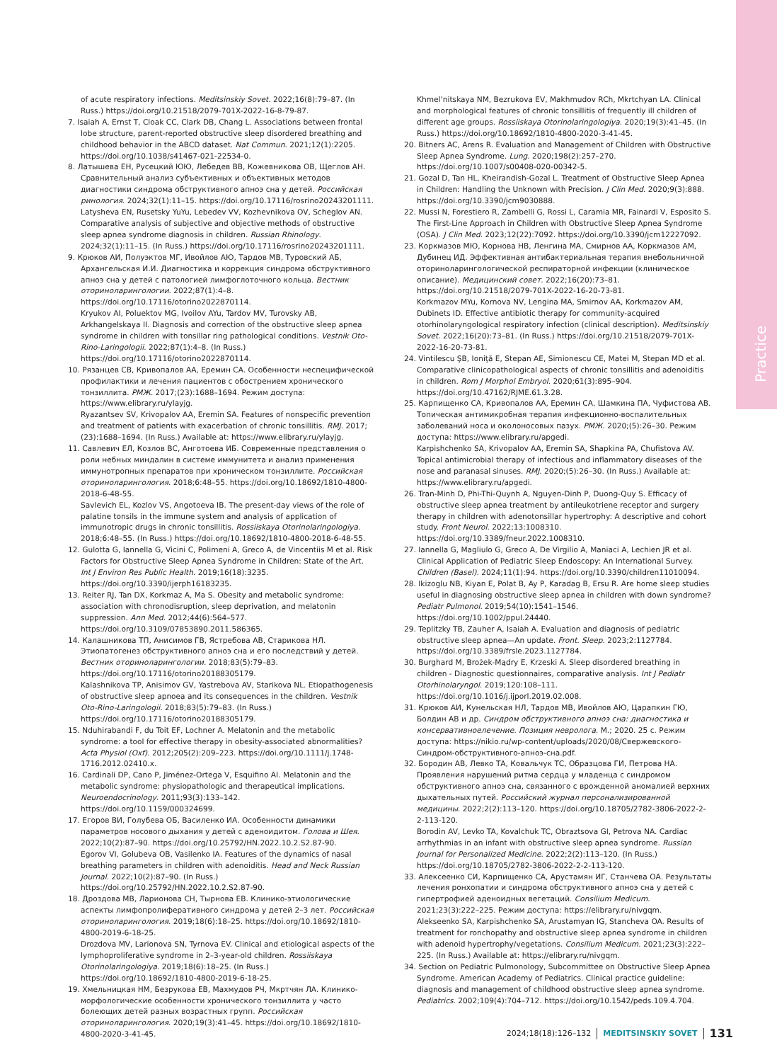Practice
of acute respiratory infections. Meditsinskiy Sovet. 2022;16(8):79–87. (In Russ.) https://doi.org/10.21518/2079-701X-2022-16-8-79-87.
7. Isaiah A, Ernst T, Cloak CC, Clark DB, Chang L. Associations between frontal lobe structure, parent-reported obstructive sleep disordered breathing and childhood behavior in the ABCD dataset. Nat Commun. 2021;12(1):2205. https://doi.org/10.1038/s41467-021-22534-0.
8. Латышева ЕН, Русецкий ЮЮ, Лебедев ВВ, Кожевникова ОВ, Щеглов АН. Сравнительный анализ субъективных и объективных методов диагностики синдрома обструктивного апноэ сна у детей. Российская ринология. 2024;32(1):11–15. https://doi.org/10.17116/rosrino20243201111.
Latysheva EN, Rusetsky YuYu, Lebedev VV, Kozhevnikova OV, Scheglov AN. Comparative analysis of subjective and objective methods of obstructive sleep apnea syndrome diagnosis in children. Russian Rhinology. 2024;32(1):11–15. (In Russ.) https://doi.org/10.17116/rosrino20243201111.
9. Крюков АИ, Полуэктов МГ, Ивойлов АЮ, Тардов МВ, Туровский АБ, Архангельская И.И. Диагностика и коррекция синдрома обструктивного апноэ сна у детей с патологией лимфоглоточного кольца. Вестник оториноларингологии. 2022;87(1):4–8. https://doi.org/10.17116/otorino2022870114.
Kryukov AI, Poluektov MG, Ivoilov AYu, Tardov MV, Turovsky AB, Arkhangelskaya II. Diagnosis and correction of the obstructive sleep apnea syndrome in children with tonsillar ring pathological conditions. Vestnik Oto-Rino-Laringologii. 2022;87(1):4–8. (In Russ.) https://doi.org/10.17116/otorino2022870114.
10. Рязанцев СВ, Кривопалов АА, Еремин СА. Особенности неспецифической профилактики и лечения пациентов с обострением хронического тонзиллита. РМЖ. 2017;(23):1688–1694. Режим доступа: https://www.elibrary.ru/ylayjg.
Ryazantsev SV, Krivopalov AA, Eremin SA. Features of nonspecific prevention and treatment of patients with exacerbation of chronic tonsillitis. RMJ. 2017;(23):1688–1694. (In Russ.) Available at: https://www.elibrary.ru/ylayjg.
11. Савлевич ЕЛ, Козлов ВС, Анготоева ИБ. Современные представления о роли небных миндалин в системе иммунитета и анализ применения иммунотропных препаратов при хроническом тонзиллите. Российская оториноларингология. 2018;6:48–55. https://doi.org/10.18692/1810-4800-2018-6-48-55.
Savlevich EL, Kozlov VS, Angotoeva IB. The present-day views of the role of palatine tonsils in the immune system and analysis of application of immunotropic drugs in chronic tonsillitis. Rossiiskaya Otorinolaringologiya. 2018;6:48–55. (In Russ.) https://doi.org/10.18692/1810-4800-2018-6-48-55.
12. Gulotta G, Iannella G, Vicini C, Polimeni A, Greco A, de Vincentiis M et al. Risk Factors for Obstructive Sleep Apnea Syndrome in Children: State of the Art. Int J Environ Res Public Health. 2019;16(18):3235. https://doi.org/10.3390/ijerph16183235.
13. Reiter RJ, Tan DX, Korkmaz A, Ma S. Obesity and metabolic syndrome: association with chronodisruption, sleep deprivation, and melatonin suppression. Ann Med. 2012;44(6):564–577. https://doi.org/10.3109/07853890.2011.586365.
14. Калашникова ТП, Анисимов ГВ, Ястребова АВ, Старикова НЛ. Этиопатогенез обструктивного апноэ сна и его последствий у детей. Вестник оториноларингологии. 2018;83(5):79–83. https://doi.org/10.17116/otorino20188305179.
Kalashnikova TP, Anisimov GV, Yastrebova AV, Starikova NL. Etiopathogenesis of obstructive sleep apnoea and its consequences in the children. Vestnik Oto-Rino-Laringologii. 2018;83(5):79–83. (In Russ.) https://doi.org/10.17116/otorino20188305179.
15. Nduhirabandi F, du Toit EF, Lochner A. Melatonin and the metabolic syndrome: a tool for effective therapy in obesity-associated abnormalities? Acta Physiol (Oxf). 2012;205(2):209–223. https://doi.org/10.1111/j.1748-1716.2012.02410.x.
16. Cardinali DP, Cano P, Jiménez-Ortega V, Esquifino AI. Melatonin and the metabolic syndrome: physiopathologic and therapeutical implications. Neuroendocrinology. 2011;93(3):133–142. https://doi.org/10.1159/000324699.
17. Егоров ВИ, Голубева ОБ, Василенко ИА. Особенности динамики параметров носового дыхания у детей с аденоидитом. Голова и Шея. 2022;10(2):87–90. https://doi.org/10.25792/HN.2022.10.2.S2.87-90.
Egorov VI, Golubeva OB, Vasilenko IA. Features of the dynamics of nasal breathing parameters in children with adenoiditis. Head and Neck Russian Journal. 2022;10(2):87–90. (In Russ.) https://doi.org/10.25792/HN.2022.10.2.S2.87-90.
18. Дроздова МВ, Ларионова СН, Тырнова ЕВ. Клинико-этиологические аспекты лимфопролиферативного синдрома у детей 2–3 лет. Российская оториноларингология. 2019;18(6):18–25. https://doi.org/10.18692/1810-4800-2019-6-18-25.
Drozdova MV, Larionova SN, Tyrnova EV. Clinical and etiological aspects of the lymphoproliferative syndrome in 2–3-year-old children. Rossiiskaya Otorinolaringologiya. 2019;18(6):18–25. (In Russ.) https://doi.org/10.18692/1810-4800-2019-6-18-25.
19. Хмельницкая НМ, Безрукова ЕВ, Махмудов РЧ, Мкртчян ЛА. Клинико-морфологические особенности хронического тонзиллита у часто болеющих детей разных возрастных групп. Российская оториноларингология. 2020;19(3):41–45. https://doi.org/10.18692/1810-4800-2020-3-41-45.
Khmel’nitskaya NM, Bezrukova EV, Makhmudov RCh, Mkrtchyan LA. Clinical and morphological features of chronic tonsillitis of frequently ill children of different age groups. Rossiiskaya Otorinolaringologiya. 2020;19(3):41–45. (In Russ.) https://doi.org/10.18692/1810-4800-2020-3-41-45.
20. Bitners AC, Arens R. Evaluation and Management of Children with Obstructive Sleep Apnea Syndrome. Lung. 2020;198(2):257–270. https://doi.org/10.1007/s00408-020-00342-5.
21. Gozal D, Tan HL, Kheirandish-Gozal L. Treatment of Obstructive Sleep Apnea in Children: Handling the Unknown with Precision. J Clin Med. 2020;9(3):888. https://doi.org/10.3390/jcm9030888.
22. Mussi N, Forestiero R, Zambelli G, Rossi L, Caramia MR, Fainardi V, Esposito S. The First-Line Approach in Children with Obstructive Sleep Apnea Syndrome (OSA). J Clin Med. 2023;12(22):7092. https://doi.org/10.3390/jcm12227092.
23. Коркмазов МЮ, Корнова НВ, Ленгина МА, Смирнов АА, Коркмазов АМ, Дубинец ИД. Эффективная антибактериальная терапия внебольничной оториноларингологической респираторной инфекции (клиническое описание). Медицинский совет. 2022;16(20):73–81. https://doi.org/10.21518/2079-701X-2022-16-20-73-81.
Korkmazov MYu, Kornova NV, Lengina MA, Smirnov AA, Korkmazov AM, Dubinets ID. Effective antibiotic therapy for community-acquired otorhinolaryngological respiratory infection (clinical description). Meditsinskiy Sovet. 2022;16(20):73–81. (In Russ.) https://doi.org/10.21518/2079-701X-2022-16-20-73-81.
24. Vintilescu ŞB, Ioniţă E, Stepan AE, Simionescu CE, Matei M, Stepan MD et al. Comparative clinicopathological aspects of chronic tonsillitis and adenoiditis in children. Rom J Morphol Embryol. 2020;61(3):895–904. https://doi.org/10.47162/RJME.61.3.28.
25. Карпищенко СА, Кривопалов АА, Еремин СА, Шамкина ПА, Чуфистова АВ. Топическая антимикробная терапия инфекционно-воспалительных заболеваний носа и околоносовых пазух. РМЖ. 2020;(5):26–30. Режим доступа: https://www.elibrary.ru/apgedi.
Karpishchenko SA, Krivopalov AA, Eremin SA, Shapkina PA, Chufistova AV. Topical antimicrobial therapy of infectious and inflammatory diseases of the nose and paranasal sinuses. RMJ. 2020;(5):26–30. (In Russ.) Available at: https://www.elibrary.ru/apgedi.
26. Tran-Minh D, Phi-Thi-Quynh A, Nguyen-Dinh P, Duong-Quy S. Efficacy of obstructive sleep apnea treatment by antileukotriene receptor and surgery therapy in children with adenotonsillar hypertrophy: A descriptive and cohort study. Front Neurol. 2022;13:1008310. https://doi.org/10.3389/fneur.2022.1008310.
27. Iannella G, Magliulo G, Greco A, De Virgilio A, Maniaci A, Lechien JR et al. Clinical Application of Pediatric Sleep Endoscopy: An International Survey. Children (Basel). 2024;11(1):94. https://doi.org/10.3390/children11010094.
28. Ikizoglu NB, Kiyan E, Polat B, Ay P, Karadag B, Ersu R. Are home sleep studies useful in diagnosing obstructive sleep apnea in children with down syndrome? Pediatr Pulmonol. 2019;54(10):1541–1546. https://doi.org/10.1002/ppul.24440.
29. Teplitzky TB, Zauher A, Isaiah A. Evaluation and diagnosis of pediatric obstructive sleep apnea—An update. Front. Sleep. 2023;2:1127784. https://doi.org/10.3389/frsle.2023.1127784.
30. Burghard M, Brożek-Mądry E, Krzeski A. Sleep disordered breathing in children - Diagnostic questionnaires, comparative analysis. Int J Pediatr Otorhinolaryngol. 2019;120:108–111. https://doi.org/10.1016/j.ijporl.2019.02.008.
31. Крюков АИ, Кунельская НЛ, Тардов МВ, Ивойлов АЮ, Царапкин ГЮ, Болдин АВ и др. Синдром обструктивного апноэ сна: диагностика и консервативноелечение. Позиция невролога. М.; 2020. 25 с. Режим доступа: https://nikio.ru/wp-content/uploads/2020/08/Свержевского-Синдром-обструктивного-апноэ-сна.pdf.
32. Бородин АВ, Левко ТА, Ковальчук ТС, Образцова ГИ, Петрова НА. Проявления нарушений ритма сердца у младенца с синдромом обструктивного апноэ сна, связанного с врожденной аномалией верхних дыхательных путей. Российский журнал персонализированной медицины. 2022;2(2):113–120. https://doi.org/10.18705/2782-3806-2022-2-2-113-120.
Borodin AV, Levko TA, Kovalchuk TC, Obraztsova GI, Petrova NA. Cardiac arrhythmias in an infant with obstructive sleep apnea syndrome. Russian Journal for Personalized Medicine. 2022;2(2):113–120. (In Russ.) https://doi.org/10.18705/2782-3806-2022-2-2-113-120.
33. Алексеенко СИ, Карпищенко СА, Арустамян ИГ, Станчева ОА. Результаты лечения ронхопатии и синдрома обструктивного апноэ сна у детей с гипертрофией аденоидных вегетаций. Consilium Medicum. 2021;23(3):222–225. Режим доступа: https://elibrary.ru/nivgqm.
Alekseenko SA, Karpishchenko SA, Arustamyan IG, Stancheva OA. Results of treatment for ronchopathy and obstructive sleep apnea syndrome in children with adenoid hypertrophy/vegetations. Consilium Medicum. 2021;23(3):222–225. (In Russ.) Available at: https://elibrary.ru/nivgqm.
34. Section on Pediatric Pulmonology, Subcommittee on Obstructive Sleep Apnea Syndrome. American Academy of Pediatrics. Clinical practice guideline: diagnosis and management of childhood obstructive sleep apnea syndrome. Pediatrics. 2002;109(4):704–712. https://doi.org/10.1542/peds.109.4.704.
2024;18(18):126–132 MEDITSINSKIY SOVET 131